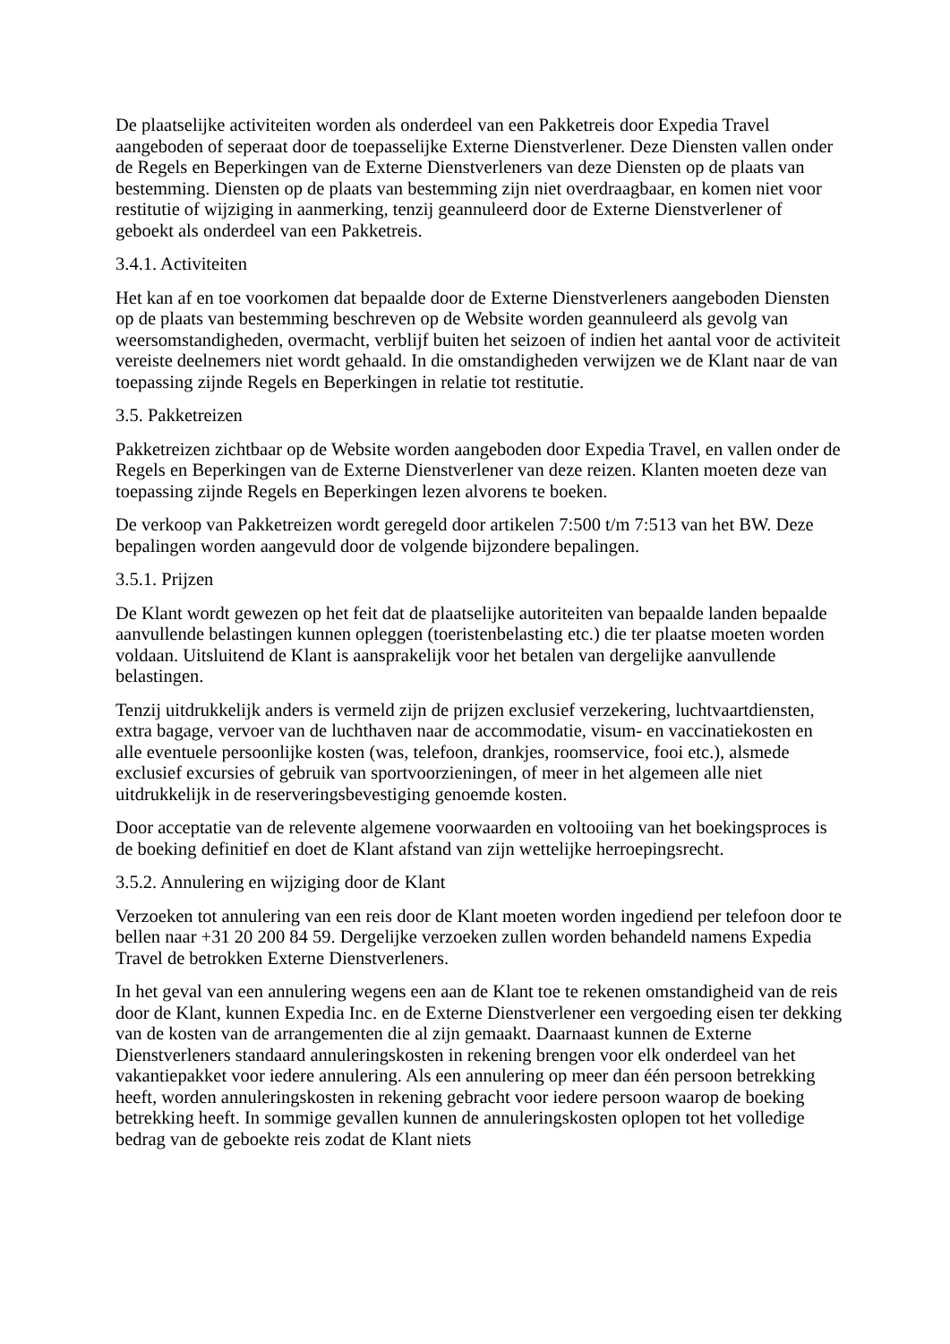De plaatselijke activiteiten worden als onderdeel van een Pakketreis door Expedia Travel aangeboden of seperaat door de toepasselijke Externe Dienstverlener. Deze Diensten vallen onder de Regels en Beperkingen van de Externe Dienstverleners van deze Diensten op de plaats van bestemming. Diensten op de plaats van bestemming zijn niet overdraagbaar, en komen niet voor restitutie of wijziging in aanmerking, tenzij geannuleerd door de Externe Dienstverlener of geboekt als onderdeel van een Pakketreis.
3.4.1. Activiteiten
Het kan af en toe voorkomen dat bepaalde door de Externe Dienstverleners aangeboden Diensten op de plaats van bestemming beschreven op de Website worden geannuleerd als gevolg van weersomstandigheden, overmacht, verblijf buiten het seizoen of indien het aantal voor de activiteit vereiste deelnemers niet wordt gehaald. In die omstandigheden verwijzen we de Klant naar de van toepassing zijnde Regels en Beperkingen in relatie tot restitutie.
3.5. Pakketreizen
Pakketreizen zichtbaar op de Website worden aangeboden door Expedia Travel, en vallen onder de Regels en Beperkingen van de Externe Dienstverlener van deze reizen. Klanten moeten deze van toepassing zijnde Regels en Beperkingen lezen alvorens te boeken.
De verkoop van Pakketreizen wordt geregeld door artikelen 7:500 t/m 7:513 van het BW. Deze bepalingen worden aangevuld door de volgende bijzondere bepalingen.
3.5.1. Prijzen
De Klant wordt gewezen op het feit dat de plaatselijke autoriteiten van bepaalde landen bepaalde aanvullende belastingen kunnen opleggen (toeristenbelasting etc.) die ter plaatse moeten worden voldaan. Uitsluitend de Klant is aansprakelijk voor het betalen van dergelijke aanvullende belastingen.
Tenzij uitdrukkelijk anders is vermeld zijn de prijzen exclusief verzekering, luchtvaartdiensten, extra bagage, vervoer van de luchthaven naar de accommodatie, visum- en vaccinatiekosten en alle eventuele persoonlijke kosten (was, telefoon, drankjes, roomservice, fooi etc.), alsmede exclusief excursies of gebruik van sportvoorzieningen, of meer in het algemeen alle niet uitdrukkelijk in de reserveringsbevestiging genoemde kosten.
Door acceptatie van de relevente algemene voorwaarden en voltooiing van het boekingsproces is de boeking definitief en doet de Klant afstand van zijn wettelijke herroepingsrecht.
3.5.2. Annulering en wijziging door de Klant
Verzoeken tot annulering van een reis door de Klant moeten worden ingediend per telefoon door te bellen naar +31 20 200 84 59. Dergelijke verzoeken zullen worden behandeld namens Expedia Travel de betrokken Externe Dienstverleners.
In het geval van een annulering wegens een aan de Klant toe te rekenen omstandigheid van de reis door de Klant, kunnen Expedia Inc. en de Externe Dienstverlener een vergoeding eisen ter dekking van de kosten van de arrangementen die al zijn gemaakt. Daarnaast kunnen de Externe Dienstverleners standaard annuleringskosten in rekening brengen voor elk onderdeel van het vakantiepakket voor iedere annulering. Als een annulering op meer dan één persoon betrekking heeft, worden annuleringskosten in rekening gebracht voor iedere persoon waarop de boeking betrekking heeft. In sommige gevallen kunnen de annuleringskosten oplopen tot het volledige bedrag van de geboekte reis zodat de Klant niets